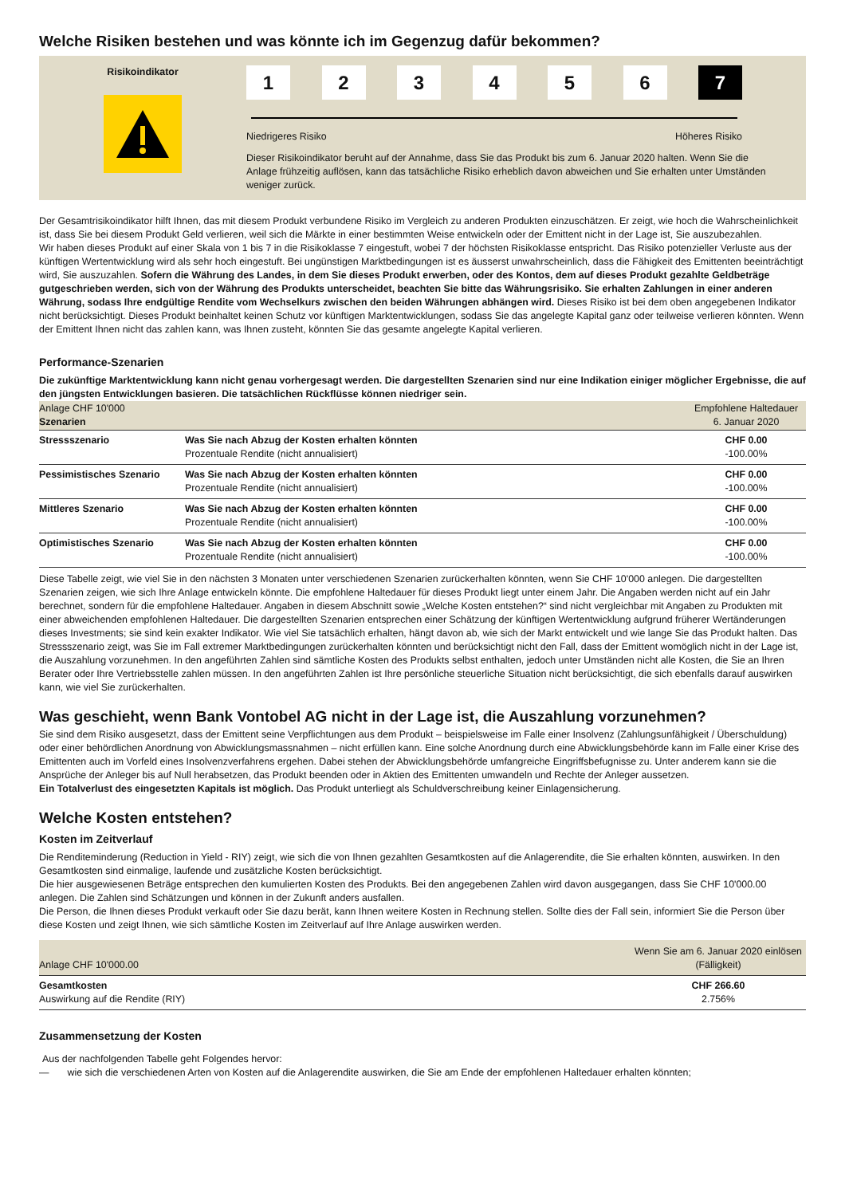Welche Risiken bestehen und was könnte ich im Gegenzug dafür bekommen?
Risikoindikator
1 2 3 4 5 6 7
Niedrigeres Risiko Höheres Risiko
Dieser Risikoindikator beruht auf der Annahme, dass Sie das Produkt bis zum 6. Januar 2020 halten. Wenn Sie die Anlage frühzeitig auflösen, kann das tatsächliche Risiko erheblich davon abweichen und Sie erhalten unter Umständen weniger zurück.
Der Gesamtrisikoindikator hilft Ihnen, das mit diesem Produkt verbundene Risiko im Vergleich zu anderen Produkten einzuschätzen. Er zeigt, wie hoch die Wahrscheinlichkeit ist, dass Sie bei diesem Produkt Geld verlieren, weil sich die Märkte in einer bestimmten Weise entwickeln oder der Emittent nicht in der Lage ist, Sie auszubezahlen.
Wir haben dieses Produkt auf einer Skala von 1 bis 7 in die Risikoklasse 7 eingestuft, wobei 7 der höchsten Risikoklasse entspricht. Das Risiko potenzieller Verluste aus der künftigen Wertentwicklung wird als sehr hoch eingestuft. Bei ungünstigen Marktbedingungen ist es äusserst unwahrscheinlich, dass die Fähigkeit des Emittenten beeinträchtigt wird, Sie auszuzahlen. Sofern die Währung des Landes, in dem Sie dieses Produkt erwerben, oder des Kontos, dem auf dieses Produkt gezahlte Geldbeträge gutgeschrieben werden, sich von der Währung des Produkts unterscheidet, beachten Sie bitte das Währungsrisiko. Sie erhalten Zahlungen in einer anderen Währung, sodass Ihre endgültige Rendite vom Wechselkurs zwischen den beiden Währungen abhängen wird. Dieses Risiko ist bei dem oben angegebenen Indikator nicht berücksichtigt. Dieses Produkt beinhaltet keinen Schutz vor künftigen Marktentwicklungen, sodass Sie das angelegte Kapital ganz oder teilweise verlieren könnten. Wenn der Emittent Ihnen nicht das zahlen kann, was Ihnen zusteht, könnten Sie das gesamte angelegte Kapital verlieren.
Performance-Szenarien
Die zukünftige Marktentwicklung kann nicht genau vorhergesagt werden. Die dargestellten Szenarien sind nur eine Indikation einiger möglicher Ergebnisse, die auf den jüngsten Entwicklungen basieren. Die tatsächlichen Rückflüsse können niedriger sein.
| Anlage CHF 10'000 Szenarien | | Empfohlene Haltedauer 6. Januar 2020 |
| Stressszenario | Was Sie nach Abzug der Kosten erhalten könnten Prozentuale Rendite (nicht annualisiert) | CHF 0.00 -100.00% |
| Pessimistisches Szenario | Was Sie nach Abzug der Kosten erhalten könnten Prozentuale Rendite (nicht annualisiert) | CHF 0.00 -100.00% |
| Mittleres Szenario | Was Sie nach Abzug der Kosten erhalten könnten Prozentuale Rendite (nicht annualisiert) | CHF 0.00 -100.00% |
| Optimistisches Szenario | Was Sie nach Abzug der Kosten erhalten könnten Prozentuale Rendite (nicht annualisiert) | CHF 0.00 -100.00% |
Diese Tabelle zeigt, wie viel Sie in den nächsten 3 Monaten unter verschiedenen Szenarien zurückerhalten könnten, wenn Sie CHF 10'000 anlegen. Die dargestellten Szenarien zeigen, wie sich Ihre Anlage entwickeln könnte. Die empfohlene Haltedauer für dieses Produkt liegt unter einem Jahr. Die Angaben werden nicht auf ein Jahr berechnet, sondern für die empfohlene Haltedauer. Angaben in diesem Abschnitt sowie „Welche Kosten entstehen?“ sind nicht vergleichbar mit Angaben zu Produkten mit einer abweichenden empfohlenen Haltedauer. Die dargestellten Szenarien entsprechen einer Schätzung der künftigen Wertentwicklung aufgrund früherer Wertänderungen dieses Investments; sie sind kein exakter Indikator. Wie viel Sie tatsächlich erhalten, hängt davon ab, wie sich der Markt entwickelt und wie lange Sie das Produkt halten. Das Stressszenario zeigt, was Sie im Fall extremer Marktbedingungen zurückerhalten könnten und berücksichtigt nicht den Fall, dass der Emittent womöglich nicht in der Lage ist, die Auszahlung vorzunehmen. In den angeführten Zahlen sind sämtliche Kosten des Produkts selbst enthalten, jedoch unter Umständen nicht alle Kosten, die Sie an Ihren Berater oder Ihre Vertriebsstelle zahlen müssen. In den angeführten Zahlen ist Ihre persönliche steuerliche Situation nicht berücksichtigt, die sich ebenfalls darauf auswirken kann, wie viel Sie zurückerhalten.
Was geschieht, wenn Bank Vontobel AG nicht in der Lage ist, die Auszahlung vorzunehmen?
Sie sind dem Risiko ausgesetzt, dass der Emittent seine Verpflichtungen aus dem Produkt – beispielsweise im Falle einer Insolvenz (Zahlungsunfähigkeit / Überschuldung) oder einer behördlichen Anordnung von Abwicklungsmassnahmen – nicht erfüllen kann. Eine solche Anordnung durch eine Abwicklungsbehörde kann im Falle einer Krise des Emittenten auch im Vorfeld eines Insolvenzverfahrens ergehen. Dabei stehen der Abwicklungsbehörde umfangreiche Eingriffsbefugnisse zu. Unter anderem kann sie die Ansprüche der Anleger bis auf Null herabsetzen, das Produkt beenden oder in Aktien des Emittenten umwandeln und Rechte der Anleger aussetzen.
Ein Totalverlust des eingesetzten Kapitals ist möglich. Das Produkt unterliegt als Schuldverschreibung keiner Einlagensicherung.
Welche Kosten entstehen?
Kosten im Zeitverlauf
Die Renditeminderung (Reduction in Yield - RIY) zeigt, wie sich die von Ihnen gezahlten Gesamtkosten auf die Anlagerendite, die Sie erhalten könnten, auswirken. In den Gesamtkosten sind einmalige, laufende und zusätzliche Kosten berücksichtigt.
Die hier ausgewiesenen Beträge entsprechen den kumulierten Kosten des Produkts. Bei den angegebenen Zahlen wird davon ausgegangen, dass Sie CHF 10'000.00 anlegen. Die Zahlen sind Schätzungen und können in der Zukunft anders ausfallen.
Die Person, die Ihnen dieses Produkt verkauft oder Sie dazu berät, kann Ihnen weitere Kosten in Rechnung stellen. Sollte dies der Fall sein, informiert Sie die Person über diese Kosten und zeigt Ihnen, wie sich sämtliche Kosten im Zeitverlauf auf Ihre Anlage auswirken werden.
| Anlage CHF 10'000.00 | Wenn Sie am 6. Januar 2020 einlösen (Fälligkeit) |
| Gesamtkosten Auswirkung auf die Rendite (RIY) | CHF 266.60 2.756% |
Zusammensetzung der Kosten
Aus der nachfolgenden Tabelle geht Folgendes hervor:
— wie sich die verschiedenen Arten von Kosten auf die Anlagerendite auswirken, die Sie am Ende der empfohlenen Haltedauer erhalten könnten;